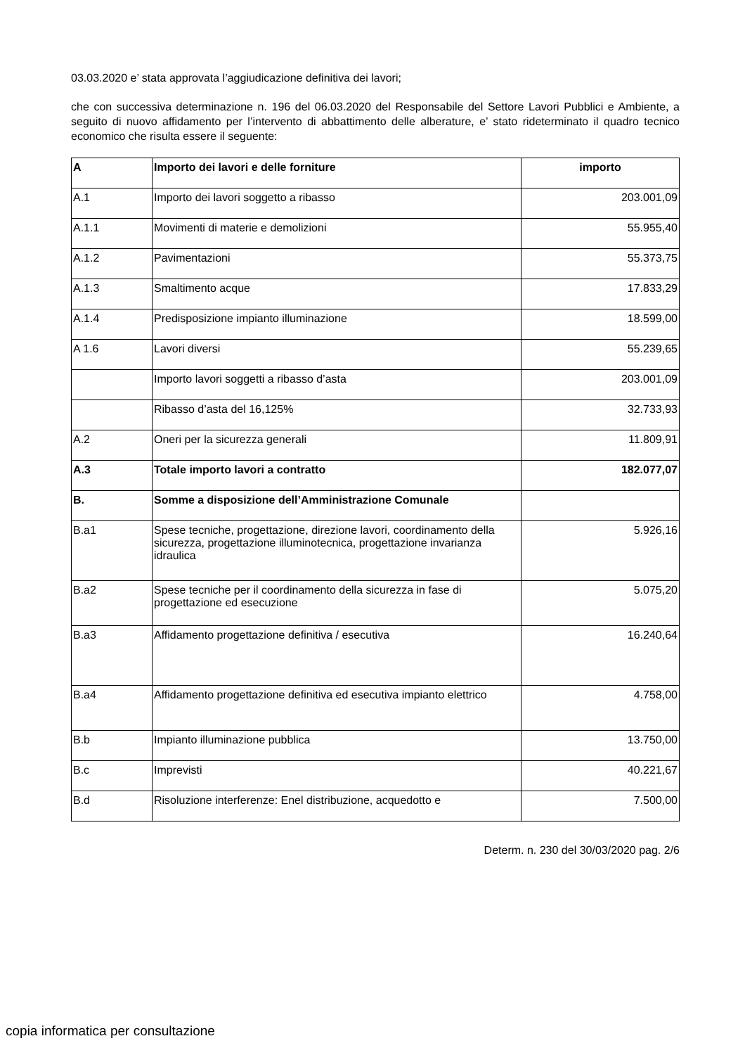03.03.2020 e’ stata approvata l’aggiudicazione definitiva dei lavori;
che con successiva determinazione n. 196 del 06.03.2020 del Responsabile del Settore Lavori Pubblici e Ambiente, a seguito di nuovo affidamento per l’intervento di abbattimento delle alberature, e’ stato rideterminato il quadro tecnico economico che risulta essere il seguente:
| A | Importo dei lavori e delle forniture | importo |
| --- | --- | --- |
| A.1 | Importo dei lavori soggetto a ribasso | 203.001,09 |
| A.1.1 | Movimenti di materie e demolizioni | 55.955,40 |
| A.1.2 | Pavimentazioni | 55.373,75 |
| A.1.3 | Smaltimento acque | 17.833,29 |
| A.1.4 | Predisposizione impianto illuminazione | 18.599,00 |
| A 1.6 | Lavori diversi | 55.239,65 |
| | Importo lavori soggetti a ribasso d’asta | 203.001,09 |
| | Ribasso d’asta del 16,125% | 32.733,93 |
| A.2 | Oneri per la sicurezza generali | 11.809,91 |
| A.3 | Totale importo lavori a contratto | 182.077,07 |
| B. | Somme a disposizione dell’Amministrazione Comunale | |
| B.a1 | Spese tecniche, progettazione, direzione lavori, coordinamento della sicurezza, progettazione illuminotecnica, progettazione invarianza idraulica | 5.926,16 |
| B.a2 | Spese tecniche per il coordinamento della sicurezza in fase di progettazione ed esecuzione | 5.075,20 |
| B.a3 | Affidamento progettazione definitiva / esecutiva | 16.240,64 |
| B.a4 | Affidamento progettazione definitiva ed esecutiva impianto elettrico | 4.758,00 |
| B.b | Impianto illuminazione pubblica | 13.750,00 |
| B.c | Imprevisti | 40.221,67 |
| B.d | Risoluzione interferenze: Enel distribuzione, acquedotto e | 7.500,00 |
Determ. n. 230 del 30/03/2020 pag. 2/6
copia informatica per consultazione